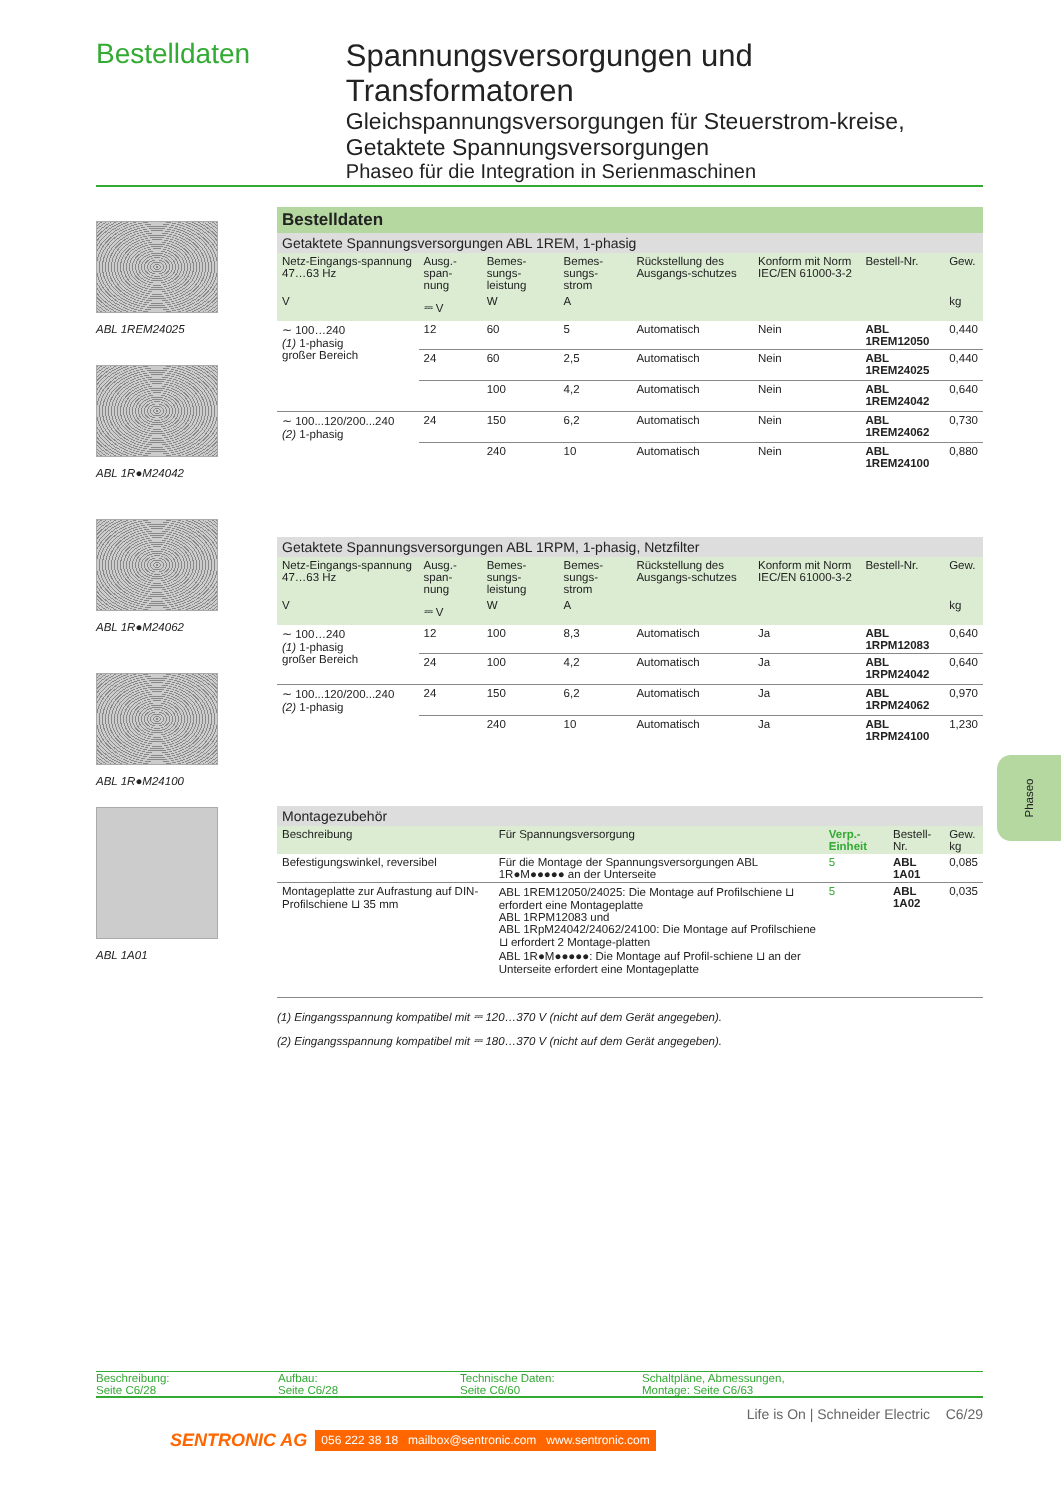Bestelldaten
Spannungsversorgungen und Transformatoren
Gleichspannungsversorgungen für Steuerstrom-kreise, Getaktete Spannungsversorgungen
Phaseo für die Integration in Serienmaschinen
ABL 1REM24025
ABL 1R●M24042
ABL 1R●M24062
ABL 1R●M24100
ABL 1A01
Bestelldaten
| Getaktete Spannungsversorgungen ABL 1REM, 1-phasig | | | | | | | |
| Netz-Eingangs-spannung 47…63 Hz | Ausg.-span-nung | Bemes-sungs-leistung | Bemes-sungs-strom | Rückstellung des Ausgangs-schutzes | Konform mit Norm IEC/EN 61000-3-2 | Bestell-Nr. | Gew. |
| V | ⎓ V | W | A | | | | kg |
| ∼ 100…240 (1) 1-phasig großer Bereich | 12 | 60 | 5 | Automatisch | Nein | ABL 1REM12050 | 0,440 |
| | 24 | 60 | 2,5 | Automatisch | Nein | ABL 1REM24025 | 0,440 |
| | | 100 | 4,2 | Automatisch | Nein | ABL 1REM24042 | 0,640 |
| ∼ 100...120/200...240 (2) 1-phasig | 24 | 150 | 6,2 | Automatisch | Nein | ABL 1REM24062 | 0,730 |
| | | 240 | 10 | Automatisch | Nein | ABL 1REM24100 | 0,880 |
| Getaktete Spannungsversorgungen ABL 1RPM, 1-phasig, Netzfilter | | | | | | | |
| Netz-Eingangs-spannung 47…63 Hz | Ausg.-span-nung | Bemes-sungs-leistung | Bemes-sungs-strom | Rückstellung des Ausgangs-schutzes | Konform mit Norm IEC/EN 61000-3-2 | Bestell-Nr. | Gew. |
| V | ⎓ V | W | A | | | | kg |
| ∼ 100…240 (1) 1-phasig großer Bereich | 12 | 100 | 8,3 | Automatisch | Ja | ABL 1RPM12083 | 0,640 |
| | 24 | 100 | 4,2 | Automatisch | Ja | ABL 1RPM24042 | 0,640 |
| ∼ 100...120/200...240 (2) 1-phasig | 24 | 150 | 6,2 | Automatisch | Ja | ABL 1RPM24062 | 0,970 |
| | | 240 | 10 | Automatisch | Ja | ABL 1RPM24100 | 1,230 |
| Montagezubehör | | | | |
| Beschreibung | Für Spannungsversorgung | Verp.-Einheit | Bestell-Nr. | Gew. kg |
| Befestigungswinkel, reversibel | Für die Montage der Spannungsversorgungen ABL 1R●M●●●●● an der Unterseite | 5 | ABL 1A01 | 0,085 |
| Montageplatte zur Aufrastung auf DIN-Profilschiene ⊔ 35 mm | ABL 1REM12050/24025: Die Montage auf Profilschiene ⊔ erfordert eine Montageplatte ABL 1RPM12083 und ABL 1RpM24042/24062/24100: Die Montage auf Profilschiene ⊔ erfordert 2 Montage-platten ABL 1R●M●●●●●: Die Montage auf Profil-schiene ⊔ an der Unterseite erfordert eine Montageplatte | 5 | ABL 1A02 | 0,035 |
(1) Eingangsspannung kompatibel mit ⎓ 120…370 V (nicht auf dem Gerät angegeben).
(2) Eingangsspannung kompatibel mit ⎓ 180…370 V (nicht auf dem Gerät angegeben).
Beschreibung:
Seite C6/28
Aufbau:
Seite C6/28
Technische Daten:
Seite C6/60
Schaltpläne, Abmessungen,
Montage: Seite C6/63
Life is On | Schneider Electric C6/29
SENTRONIC AG 056 222 38 18 mailbox@sentronic.com www.sentronic.com
Phaseo